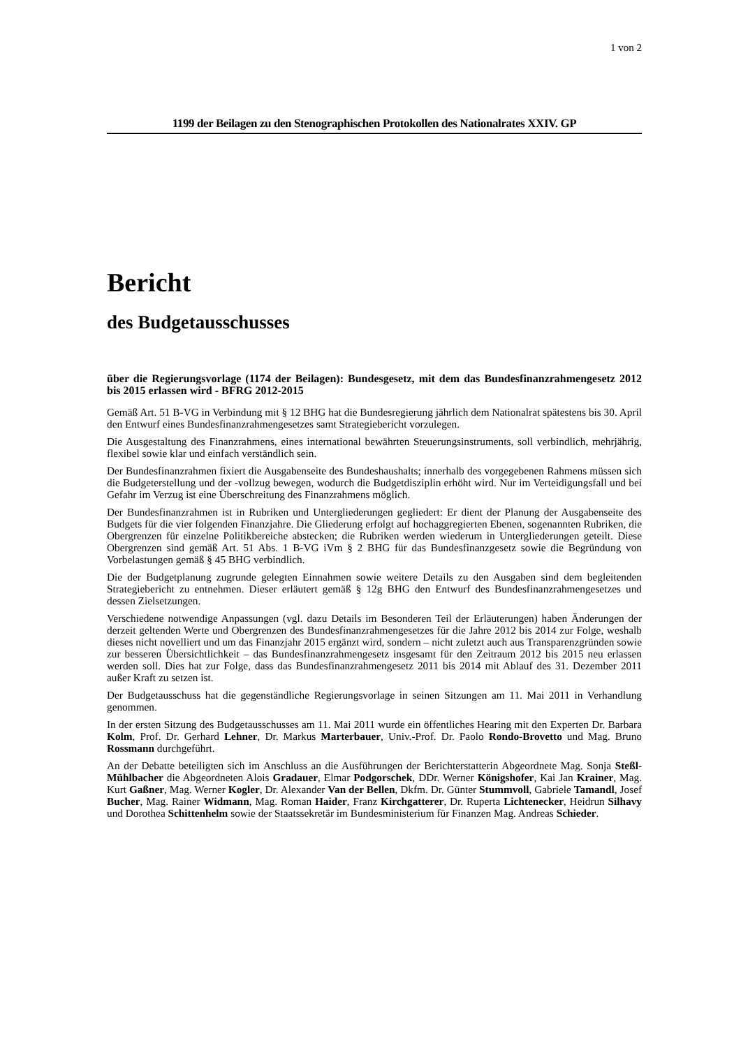1 von 2
1199 der Beilagen zu den Stenographischen Protokollen des Nationalrates XXIV. GP
Bericht
des Budgetausschusses
über die Regierungsvorlage (1174 der Beilagen): Bundesgesetz, mit dem das Bundesfinanzrahmengesetz 2012 bis 2015 erlassen wird - BFRG 2012-2015
Gemäß Art. 51 B-VG in Verbindung mit § 12 BHG hat die Bundesregierung jährlich dem Nationalrat spätestens bis 30. April den Entwurf eines Bundesfinanzrahmengesetzes samt Strategiebericht vorzulegen.
Die Ausgestaltung des Finanzrahmens, eines international bewährten Steuerungsinstruments, soll verbindlich, mehrjährig, flexibel sowie klar und einfach verständlich sein.
Der Bundesfinanzrahmen fixiert die Ausgabenseite des Bundeshaushalts; innerhalb des vorgegebenen Rahmens müssen sich die Budgeterstellung und der -vollzug bewegen, wodurch die Budgetdisziplin erhöht wird. Nur im Verteidigungsfall und bei Gefahr im Verzug ist eine Überschreitung des Finanzrahmens möglich.
Der Bundesfinanzrahmen ist in Rubriken und Untergliederungen gegliedert: Er dient der Planung der Ausgabenseite des Budgets für die vier folgenden Finanzjahre. Die Gliederung erfolgt auf hochaggregierten Ebenen, sogenannten Rubriken, die Obergrenzen für einzelne Politikbereiche abstecken; die Rubriken werden wiederum in Untergliederungen geteilt. Diese Obergrenzen sind gemäß Art. 51 Abs. 1 B-VG iVm § 2 BHG für das Bundesfinanzgesetz sowie die Begründung von Vorbelastungen gemäß § 45 BHG verbindlich.
Die der Budgetplanung zugrunde gelegten Einnahmen sowie weitere Details zu den Ausgaben sind dem begleitenden Strategiebericht zu entnehmen. Dieser erläutert gemäß § 12g BHG den Entwurf des Bundesfinanzrahmengesetzes und dessen Zielsetzungen.
Verschiedene notwendige Anpassungen (vgl. dazu Details im Besonderen Teil der Erläuterungen) haben Änderungen der derzeit geltenden Werte und Obergrenzen des Bundesfinanzrahmengesetzes für die Jahre 2012 bis 2014 zur Folge, weshalb dieses nicht novelliert und um das Finanzjahr 2015 ergänzt wird, sondern – nicht zuletzt auch aus Transparenzgründen sowie zur besseren Übersichtlichkeit – das Bundesfinanzrahmengesetz insgesamt für den Zeitraum 2012 bis 2015 neu erlassen werden soll. Dies hat zur Folge, dass das Bundesfinanzrahmengesetz 2011 bis 2014 mit Ablauf des 31. Dezember 2011 außer Kraft zu setzen ist.
Der Budgetausschuss hat die gegenständliche Regierungsvorlage in seinen Sitzungen am 11. Mai 2011 in Verhandlung genommen.
In der ersten Sitzung des Budgetausschusses am 11. Mai 2011 wurde ein öffentliches Hearing mit den Experten Dr. Barbara Kolm, Prof. Dr. Gerhard Lehner, Dr. Markus Marterbauer, Univ.-Prof. Dr. Paolo Rondo-Brovetto und Mag. Bruno Rossmann durchgeführt.
An der Debatte beteiligten sich im Anschluss an die Ausführungen der Berichterstatterin Abgeordnete Mag. Sonja Steßl-Mühlbacher die Abgeordneten Alois Gradauer, Elmar Podgorschek, DDr. Werner Königshofer, Kai Jan Krainer, Mag. Kurt Gaßner, Mag. Werner Kogler, Dr. Alexander Van der Bellen, Dkfm. Dr. Günter Stummvoll, Gabriele Tamandl, Josef Bucher, Mag. Rainer Widmann, Mag. Roman Haider, Franz Kirchgatterer, Dr. Ruperta Lichtenecker, Heidrun Silhavy und Dorothea Schittenhelm sowie der Staatssekretär im Bundesministerium für Finanzen Mag. Andreas Schieder.